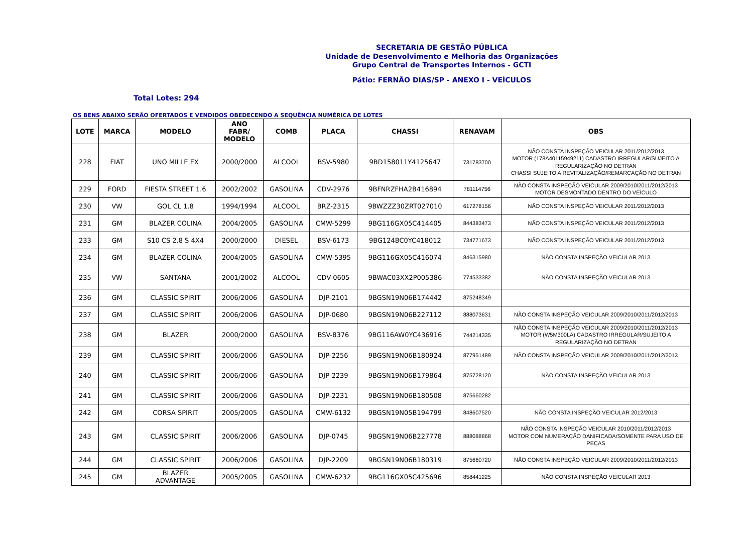SECRETARIA DE GESTÃO PÚBLICA
Unidade de Desenvolvimento e Melhoria das Organizações
Grupo Central de Transportes Internos - GCTI
Pátio: FERNÃO DIAS/SP - ANEXO I - VEÍCULOS
Total Lotes: 294
OS BENS ABAIXO SERÃO OFERTADOS E VENDIDOS OBEDECENDO A SEQUÊNCIA NUMÉRICA DE LOTES
| LOTE | MARCA | MODELO | ANO FABR/ MODELO | COMB | PLACA | CHASSI | RENAVAM | OBS |
| --- | --- | --- | --- | --- | --- | --- | --- | --- |
| 228 | FIAT | UNO MILLE EX | 2000/2000 | ALCOOL | BSV-5980 | 9BD158011Y4125647 | 731783700 | NÃO CONSTA INSPEÇÃO VEICULAR 2011/2012/2013 MOTOR (178A40115949211) CADASTRO IRREGULAR/SUJEITO A REGULARIZAÇÃO NO DETRAN CHASSI SUJEITO A REVITALIZAÇÃO/REMARCAÇÃO NO DETRAN |
| 229 | FORD | FIESTA STREET 1.6 | 2002/2002 | GASOLINA | CDV-2976 | 9BFNRZFHA2B416894 | 781114756 | NÃO CONSTA INSPEÇÃO VEICULAR 2009/2010/2011/2012/2013 MOTOR DESMONTADO DENTRO DO VEÍCULO |
| 230 | VW | GOL CL 1.8 | 1994/1994 | ALCOOL | BRZ-2315 | 9BWZZZ30ZRT027010 | 617278156 | NÃO CONSTA INSPEÇÃO VEICULAR 2011/2012/2013 |
| 231 | GM | BLAZER COLINA | 2004/2005 | GASOLINA | CMW-5299 | 9BG116GX05C414405 | 844383473 | NÃO CONSTA INSPEÇÃO VEICULAR 2011/2012/2013 |
| 233 | GM | S10 CS 2.8 S 4X4 | 2000/2000 | DIESEL | BSV-6173 | 9BG124BC0YC418012 | 734771673 | NÃO CONSTA INSPEÇÃO VEICULAR 2011/2012/2013 |
| 234 | GM | BLAZER COLINA | 2004/2005 | GASOLINA | CMW-5395 | 9BG116GX05C416074 | 846315980 | NÃO CONSTA INSPEÇÃO VEICULAR 2013 |
| 235 | VW | SANTANA | 2001/2002 | ALCOOL | CDV-0605 | 9BWAC03XX2P005386 | 774533382 | NÃO CONSTA INSPEÇÃO VEICULAR 2013 |
| 236 | GM | CLASSIC SPIRIT | 2006/2006 | GASOLINA | DJP-2101 | 9BGSN19N06B174442 | 875248349 | |
| 237 | GM | CLASSIC SPIRIT | 2006/2006 | GASOLINA | DJP-0680 | 9BGSN19N06B227112 | 888073631 | NÃO CONSTA INSPEÇÃO VEICULAR 2009/2010/2011/2012/2013 |
| 238 | GM | BLAZER | 2000/2000 | GASOLINA | BSV-8376 | 9BG116AW0YC436916 | 744214335 | NÃO CONSTA INSPEÇÃO VEICULAR 2009/2010/2011/2012/2013 MOTOR (W5M300LA) CADASTRO IRREGULAR/SUJEITO A REGULARIZAÇÃO NO DETRAN |
| 239 | GM | CLASSIC SPIRIT | 2006/2006 | GASOLINA | DJP-2256 | 9BGSN19N06B180924 | 877951489 | NÃO CONSTA INSPEÇÃO VEICULAR 2009/2010/2011/2012/2013 |
| 240 | GM | CLASSIC SPIRIT | 2006/2006 | GASOLINA | DJP-2239 | 9BGSN19N06B179864 | 875728120 | NÃO CONSTA INSPEÇÃO VEICULAR 2013 |
| 241 | GM | CLASSIC SPIRIT | 2006/2006 | GASOLINA | DJP-2231 | 9BGSN19N06B180508 | 875660282 | |
| 242 | GM | CORSA SPIRIT | 2005/2005 | GASOLINA | CMW-6132 | 9BGSN19N05B194799 | 848607520 | NÃO CONSTA INSPEÇÃO VEICULAR 2012/2013 |
| 243 | GM | CLASSIC SPIRIT | 2006/2006 | GASOLINA | DJP-0745 | 9BGSN19N06B227778 | 888088868 | NÃO CONSTA INSPEÇÃO VEICULAR 2010/2011/2012/2013 MOTOR COM NUMERAÇÃO DANIFICADA/SOMENTE PARA USO DE PEÇAS |
| 244 | GM | CLASSIC SPIRIT | 2006/2006 | GASOLINA | DJP-2209 | 9BGSN19N06B180319 | 875660720 | NÃO CONSTA INSPEÇÃO VEICULAR 2009/2010/2011/2012/2013 |
| 245 | GM | BLAZER ADVANTAGE | 2005/2005 | GASOLINA | CMW-6232 | 9BG116GX05C425696 | 858441225 | NÃO CONSTA INSPEÇÃO VEICULAR 2013 |